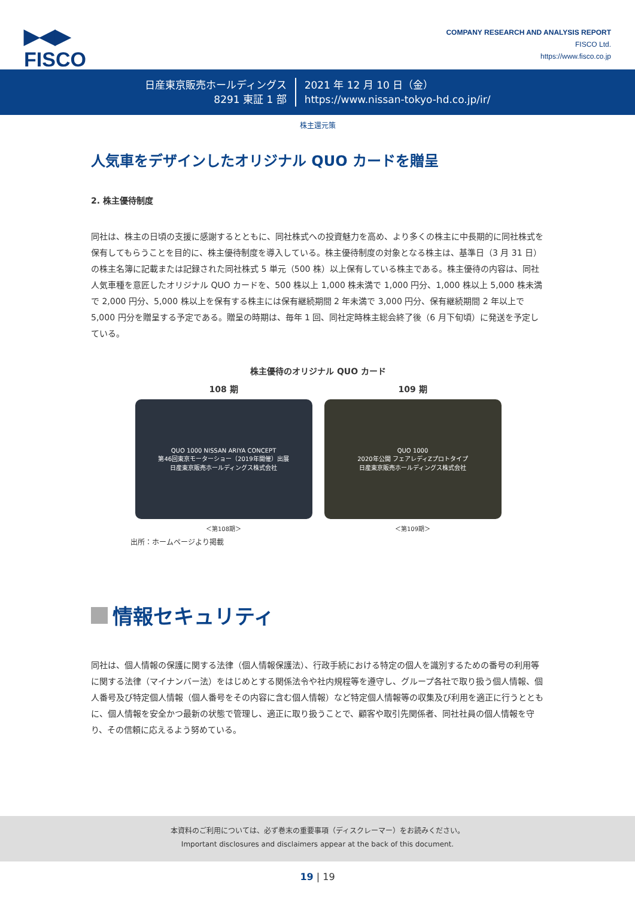▶◀▶
FISCO
COMPANY RESEARCH AND ANALYSIS REPORT
FISCO Ltd.
https://www.fisco.co.jp
日産東京販売ホールディングス
8291 東証 1 部
2021 年 12 月 10 日（金）
https://www.nissan-tokyo-hd.co.jp/ir/
株主還元策
人気車をデザインしたオリジナル QUO カードを贈呈
2. 株主優待制度
同社は、株主の日頃の支援に感謝するとともに、同社株式への投資魅力を高め、より多くの株主に中長期的に同社株式を保有してもらうことを目的に、株主優待制度を導入している。株主優待制度の対象となる株主は、基準日（3 月 31 日）の株主名簿に記載または記録された同社株式 5 単元（500 株）以上保有している株主である。株主優待の内容は、同社人気車種を意匠したオリジナル QUO カードを、500 株以上 1,000 株未満で 1,000 円分、1,000 株以上 5,000 株未満で 2,000 円分、5,000 株以上を保有する株主には保有継続期間 2 年未満で 3,000 円分、保有継続期間 2 年以上で 5,000 円分を贈呈する予定である。贈呈の時期は、毎年 1 回、同社定時株主総会終了後（6 月下旬頃）に発送を予定している。
株主優待のオリジナル QUO カード
108 期
QUO 1000 NISSAN ARIYA CONCEPT
第46回東京モーターショー（2019年開催）出展
日産東京販売ホールディングス株式会社
＜第108期＞
109 期
QUO 1000
2020年公開 フェアレディZプロトタイプ
日産東京販売ホールディングス株式会社
＜第109期＞
出所：ホームページより掲載
情報セキュリティ
同社は、個人情報の保護に関する法律（個人情報保護法）、行政手続における特定の個人を識別するための番号の利用等に関する法律（マイナンバー法）をはじめとする関係法令や社内規程等を遵守し、グループ各社で取り扱う個人情報、個人番号及び特定個人情報（個人番号をその内容に含む個人情報）など特定個人情報等の収集及び利用を適正に行うとともに、個人情報を安全かつ最新の状態で管理し、適正に取り扱うことで、顧客や取引先関係者、同社社員の個人情報を守り、その信頼に応えるよう努めている。
本資料のご利用については、必ず巻末の重要事項（ディスクレーマー）をお読みください。
Important disclosures and disclaimers appear at the back of this document.
19 | 19